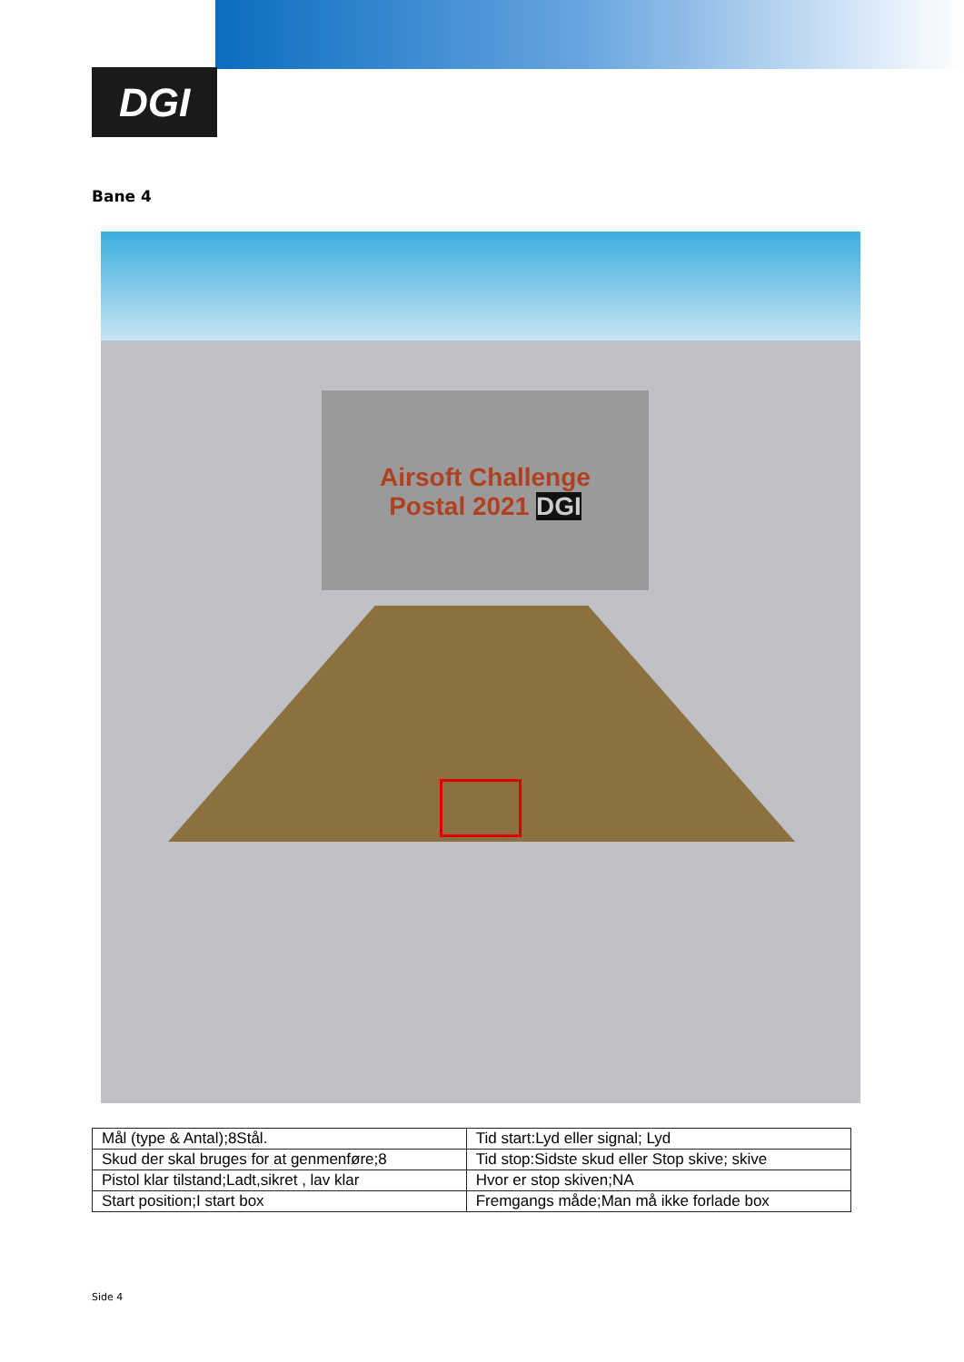DGI
Bane 4
Airsoft Challenge
Postal 2021 DGI
| Mål (type & Antal);8Stål. | Tid start:Lyd eller signal; Lyd |
| Skud der skal bruges for at genmenføre;8 | Tid stop:Sidste skud eller Stop skive; skive |
| Pistol klar tilstand;Ladt,sikret , lav klar | Hvor er stop skiven;NA |
| Start position;I start box | Fremgangs måde;Man må ikke forlade box |
Side 4